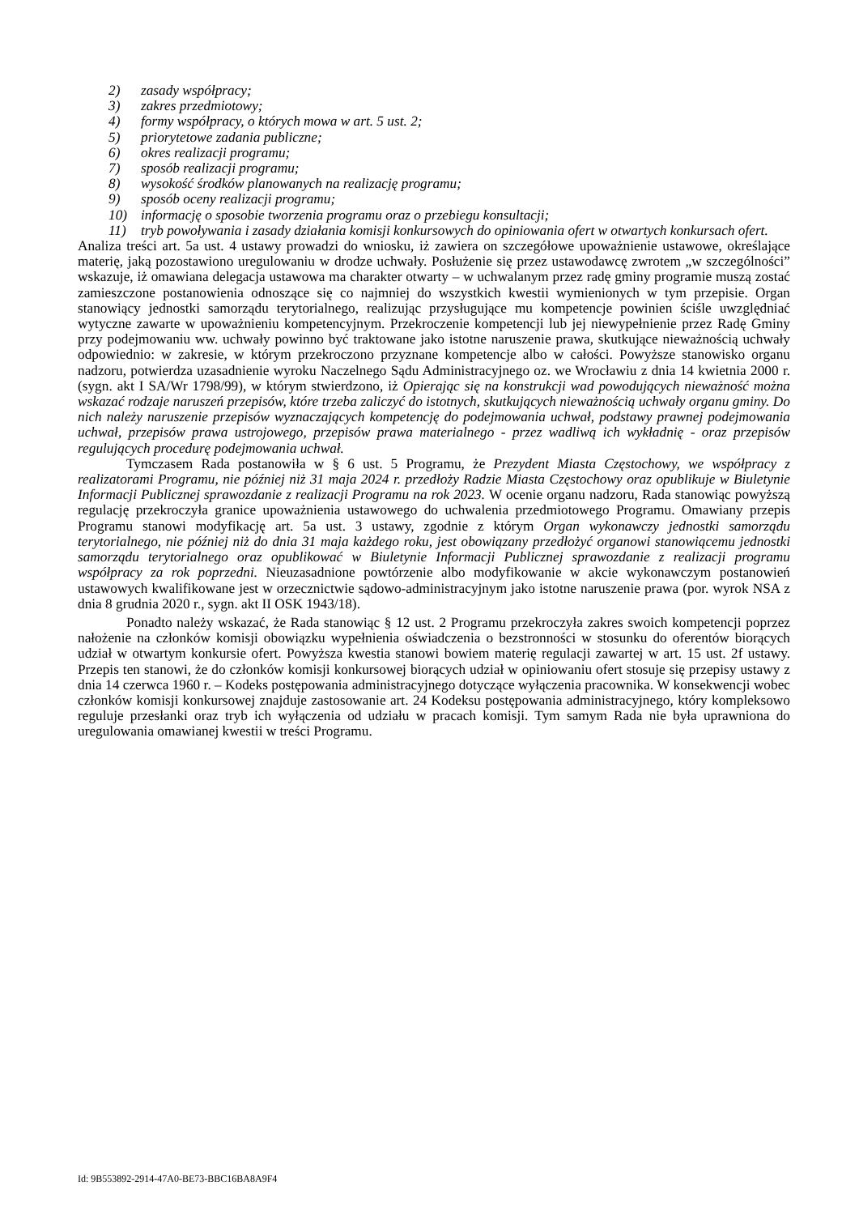2) zasady współpracy;
3) zakres przedmiotowy;
4) formy współpracy, o których mowa w art. 5 ust. 2;
5) priorytetowe zadania publiczne;
6) okres realizacji programu;
7) sposób realizacji programu;
8) wysokość środków planowanych na realizację programu;
9) sposób oceny realizacji programu;
10) informację o sposobie tworzenia programu oraz o przebiegu konsultacji;
11) tryb powoływania i zasady działania komisji konkursowych do opiniowania ofert w otwartych konkursach ofert.
Analiza treści art. 5a ust. 4 ustawy prowadzi do wniosku, iż zawiera on szczegółowe upoważnienie ustawowe, określające materię, jaką pozostawiono uregulowaniu w drodze uchwały. Posłużenie się przez ustawodawcę zwrotem „w szczególności” wskazuje, iż omawiana delegacja ustawowa ma charakter otwarty – w uchwalanym przez radę gminy programie muszą zostać zamieszczone postanowienia odnoszące się co najmniej do wszystkich kwestii wymienionych w tym przepisie. Organ stanowiący jednostki samorządu terytorialnego, realizując przysługujące mu kompetencje powinien ściśle uwzględniać wytyczne zawarte w upoważnieniu kompetencyjnym. Przekroczenie kompetencji lub jej niewypełnienie przez Radę Gminy przy podejmowaniu ww. uchwały powinno być traktowane jako istotne naruszenie prawa, skutkujące nieważnością uchwały odpowiednio: w zakresie, w którym przekroczono przyznane kompetencje albo w całości. Powyższe stanowisko organu nadzoru, potwierdza uzasadnienie wyroku Naczelnego Sądu Administracyjnego oz. we Wrocławiu z dnia 14 kwietnia 2000 r. (sygn. akt I SA/Wr 1798/99), w którym stwierdzono, iż Opierając się na konstrukcji wad powodujących nieważność można wskazać rodzaje naruszeń przepisów, które trzeba zaliczyć do istotnych, skutkujących nieważnością uchwały organu gminy. Do nich należy naruszenie przepisów wyznaczających kompetencję do podejmowania uchwał, podstawy prawnej podejmowania uchwał, przepisów prawa ustrojowego, przepisów prawa materialnego - przez wadliwą ich wykładnię - oraz przepisów regulujących procedurę podejmowania uchwał.
Tymczasem Rada postanowiła w § 6 ust. 5 Programu, że Prezydent Miasta Częstochowy, we współpracy z realizatorami Programu, nie później niż 31 maja 2024 r. przedłoży Radzie Miasta Częstochowy oraz opublikuje w Biuletynie Informacji Publicznej sprawozdanie z realizacji Programu na rok 2023. W ocenie organu nadzoru, Rada stanowiąc powyższą regulację przekroczyła granice upoważnienia ustawowego do uchwalenia przedmiotowego Programu. Omawiany przepis Programu stanowi modyfikację art. 5a ust. 3 ustawy, zgodnie z którym Organ wykonawczy jednostki samorządu terytorialnego, nie później niż do dnia 31 maja każdego roku, jest obowiązany przedłożyć organowi stanowiącemu jednostki samorządu terytorialnego oraz opublikować w Biuletynie Informacji Publicznej sprawozdanie z realizacji programu współpracy za rok poprzedni. Nieuzasadnione powtórzenie albo modyfikowanie w akcie wykonawczym postanowień ustawowych kwalifikowane jest w orzecznictwie sądowo-administracyjnym jako istotne naruszenie prawa (por. wyrok NSA z dnia 8 grudnia 2020 r., sygn. akt II OSK 1943/18).
Ponadto należy wskazać, że Rada stanowiąc § 12 ust. 2 Programu przekroczyła zakres swoich kompetencji poprzez nałożenie na członków komisji obowiązku wypełnienia oświadczenia o bezstronności w stosunku do oferentów biorących udział w otwartym konkursie ofert. Powyższa kwestia stanowi bowiem materię regulacji zawartej w art. 15 ust. 2f ustawy. Przepis ten stanowi, że do członków komisji konkursowej biorących udział w opiniowaniu ofert stosuje się przepisy ustawy z dnia 14 czerwca 1960 r. – Kodeks postępowania administracyjnego dotyczące wyłączenia pracownika. W konsekwencji wobec członków komisji konkursowej znajduje zastosowanie art. 24 Kodeksu postępowania administracyjnego, który kompleksowo reguluje przesłanki oraz tryb ich wyłączenia od udziału w pracach komisji. Tym samym Rada nie była uprawniona do uregulowania omawianej kwestii w treści Programu.
Id: 9B553892-2914-47A0-BE73-BBC16BA8A9F4